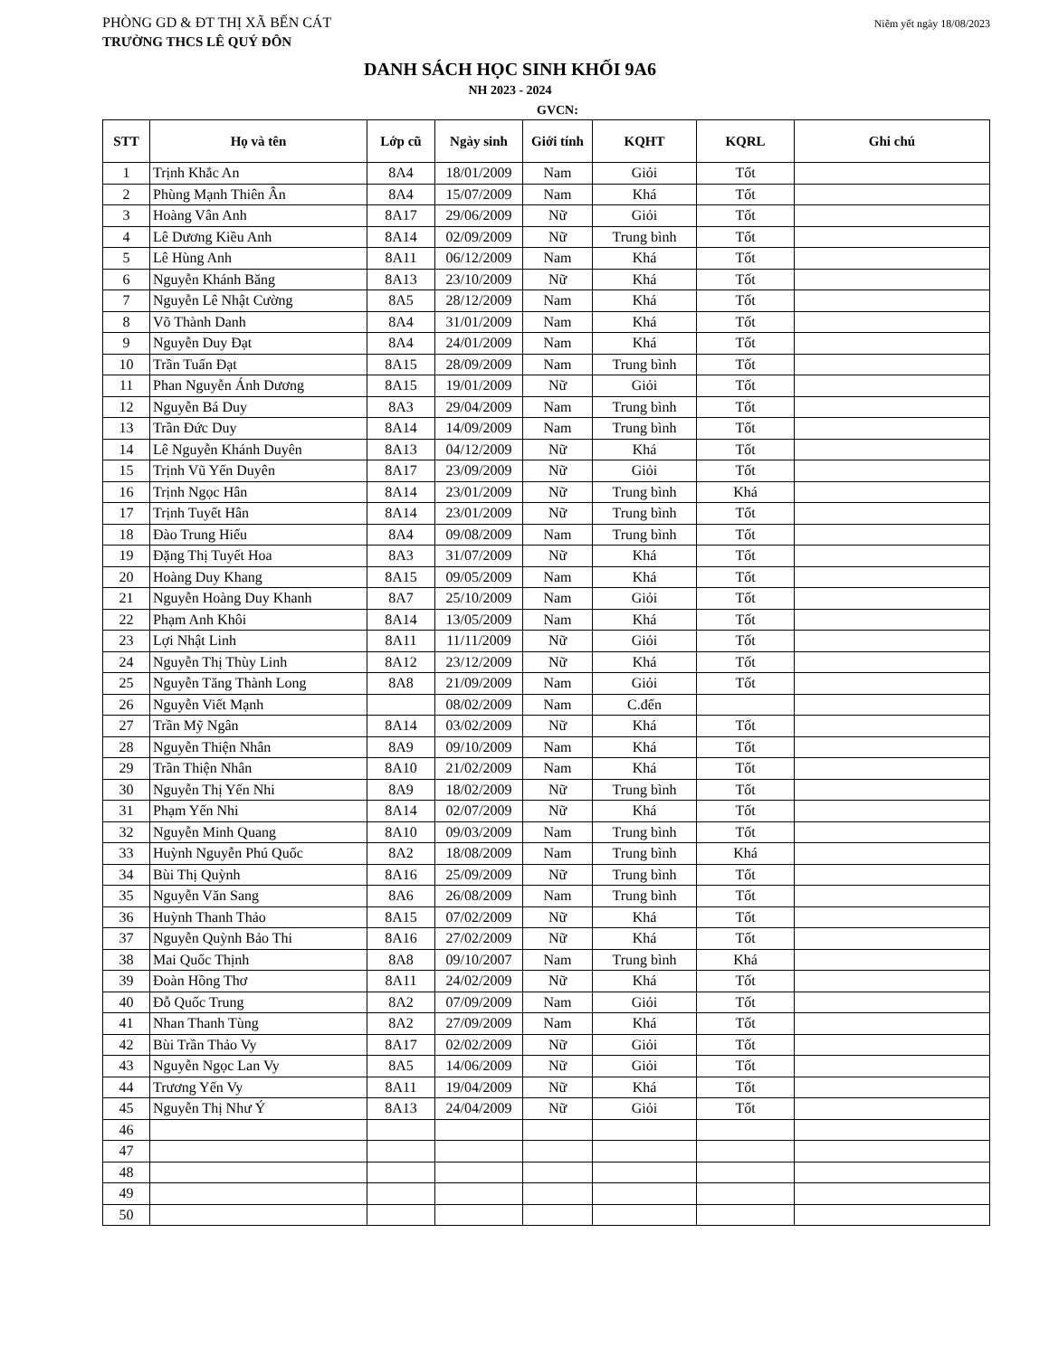PHÒNG GD & ĐT THỊ XÃ BẾN CÁT
Niêm yết ngày 18/08/2023
TRƯỜNG THCS LÊ QUÝ ĐÔN
DANH SÁCH HỌC SINH KHỐI 9A6
NH 2023 - 2024
GVCN:
| STT | Họ và tên | Lớp cũ | Ngày sinh | Giới tính | KQHT | KQRL | Ghi chú |
| --- | --- | --- | --- | --- | --- | --- | --- |
| 1 | Trịnh Khắc An | 8A4 | 18/01/2009 | Nam | Giỏi | Tốt | |
| 2 | Phùng Mạnh Thiên Ân | 8A4 | 15/07/2009 | Nam | Khá | Tốt | |
| 3 | Hoàng Vân Anh | 8A17 | 29/06/2009 | Nữ | Giỏi | Tốt | |
| 4 | Lê Dương Kiều Anh | 8A14 | 02/09/2009 | Nữ | Trung bình | Tốt | |
| 5 | Lê Hùng Anh | 8A11 | 06/12/2009 | Nam | Khá | Tốt | |
| 6 | Nguyễn Khánh Băng | 8A13 | 23/10/2009 | Nữ | Khá | Tốt | |
| 7 | Nguyễn Lê Nhật Cường | 8A5 | 28/12/2009 | Nam | Khá | Tốt | |
| 8 | Võ Thành Danh | 8A4 | 31/01/2009 | Nam | Khá | Tốt | |
| 9 | Nguyễn Duy Đạt | 8A4 | 24/01/2009 | Nam | Khá | Tốt | |
| 10 | Trần Tuấn Đạt | 8A15 | 28/09/2009 | Nam | Trung bình | Tốt | |
| 11 | Phan Nguyễn Ánh Dương | 8A15 | 19/01/2009 | Nữ | Giỏi | Tốt | |
| 12 | Nguyễn Bá Duy | 8A3 | 29/04/2009 | Nam | Trung bình | Tốt | |
| 13 | Trần Đức Duy | 8A14 | 14/09/2009 | Nam | Trung bình | Tốt | |
| 14 | Lê Nguyễn Khánh Duyên | 8A13 | 04/12/2009 | Nữ | Khá | Tốt | |
| 15 | Trịnh Vũ Yến Duyên | 8A17 | 23/09/2009 | Nữ | Giỏi | Tốt | |
| 16 | Trịnh Ngọc Hân | 8A14 | 23/01/2009 | Nữ | Trung bình | Khá | |
| 17 | Trịnh Tuyết Hân | 8A14 | 23/01/2009 | Nữ | Trung bình | Tốt | |
| 18 | Đào Trung Hiếu | 8A4 | 09/08/2009 | Nam | Trung bình | Tốt | |
| 19 | Đặng Thị Tuyết Hoa | 8A3 | 31/07/2009 | Nữ | Khá | Tốt | |
| 20 | Hoàng Duy Khang | 8A15 | 09/05/2009 | Nam | Khá | Tốt | |
| 21 | Nguyễn Hoàng Duy Khanh | 8A7 | 25/10/2009 | Nam | Giỏi | Tốt | |
| 22 | Phạm Anh Khôi | 8A14 | 13/05/2009 | Nam | Khá | Tốt | |
| 23 | Lợi Nhật Linh | 8A11 | 11/11/2009 | Nữ | Giỏi | Tốt | |
| 24 | Nguyễn Thị Thùy Linh | 8A12 | 23/12/2009 | Nữ | Khá | Tốt | |
| 25 | Nguyễn Tăng Thành Long | 8A8 | 21/09/2009 | Nam | Giỏi | Tốt | |
| 26 | Nguyễn Viết Mạnh | | 08/02/2009 | Nam | C.đến | | |
| 27 | Trần Mỹ Ngân | 8A14 | 03/02/2009 | Nữ | Khá | Tốt | |
| 28 | Nguyễn Thiện Nhân | 8A9 | 09/10/2009 | Nam | Khá | Tốt | |
| 29 | Trần Thiện Nhân | 8A10 | 21/02/2009 | Nam | Khá | Tốt | |
| 30 | Nguyễn Thị Yến Nhi | 8A9 | 18/02/2009 | Nữ | Trung bình | Tốt | |
| 31 | Phạm Yến Nhi | 8A14 | 02/07/2009 | Nữ | Khá | Tốt | |
| 32 | Nguyễn Minh Quang | 8A10 | 09/03/2009 | Nam | Trung bình | Tốt | |
| 33 | Huỳnh Nguyễn Phú Quốc | 8A2 | 18/08/2009 | Nam | Trung bình | Khá | |
| 34 | Bùi Thị Quỳnh | 8A16 | 25/09/2009 | Nữ | Trung bình | Tốt | |
| 35 | Nguyễn Văn Sang | 8A6 | 26/08/2009 | Nam | Trung bình | Tốt | |
| 36 | Huỳnh Thanh Thảo | 8A15 | 07/02/2009 | Nữ | Khá | Tốt | |
| 37 | Nguyễn Quỳnh Bảo Thi | 8A16 | 27/02/2009 | Nữ | Khá | Tốt | |
| 38 | Mai Quốc Thịnh | 8A8 | 09/10/2007 | Nam | Trung bình | Khá | |
| 39 | Đoàn Hồng Thơ | 8A11 | 24/02/2009 | Nữ | Khá | Tốt | |
| 40 | Đỗ Quốc Trung | 8A2 | 07/09/2009 | Nam | Giỏi | Tốt | |
| 41 | Nhan Thanh Tùng | 8A2 | 27/09/2009 | Nam | Khá | Tốt | |
| 42 | Bùi Trần Thảo Vy | 8A17 | 02/02/2009 | Nữ | Giỏi | Tốt | |
| 43 | Nguyễn Ngọc Lan Vy | 8A5 | 14/06/2009 | Nữ | Giỏi | Tốt | |
| 44 | Trương Yến Vy | 8A11 | 19/04/2009 | Nữ | Khá | Tốt | |
| 45 | Nguyễn Thị Như Ý | 8A13 | 24/04/2009 | Nữ | Giỏi | Tốt | |
| 46 | | | | | | | |
| 47 | | | | | | | |
| 48 | | | | | | | |
| 49 | | | | | | | |
| 50 | | | | | | | |